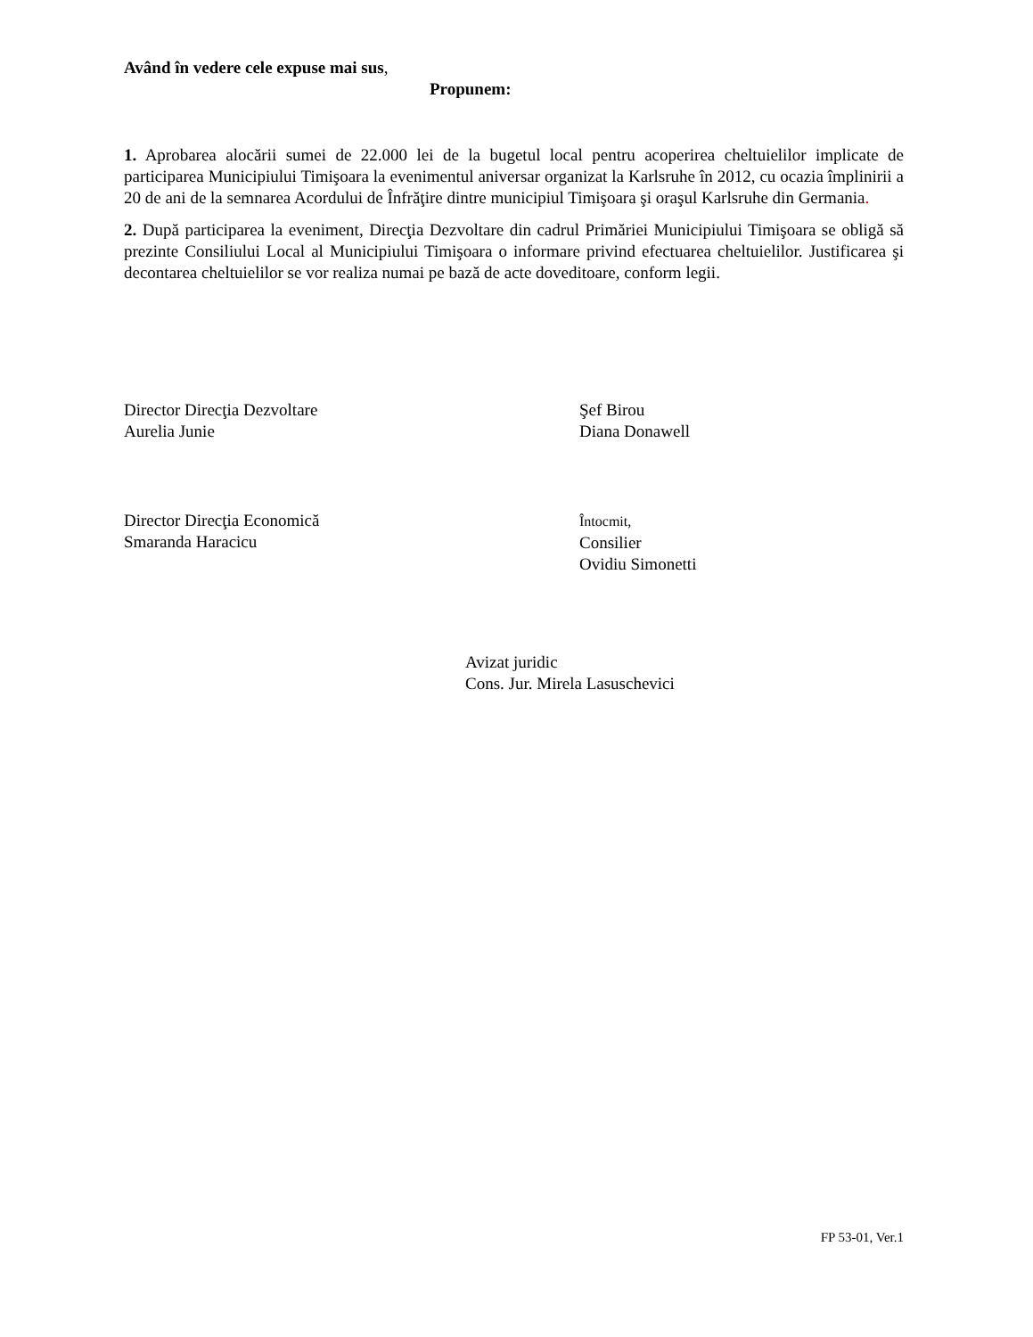Având în vedere cele expuse mai sus,
Propunem:
1. Aprobarea alocării sumei de 22.000 lei de la bugetul local pentru acoperirea cheltuielilor implicate de participarea Municipiului Timişoara la evenimentul aniversar organizat la Karlsruhe în 2012, cu ocazia împlinirii a 20 de ani de la semnarea Acordului de Înfrăţire dintre municipiul Timişoara şi oraşul Karlsruhe din Germania.
2. După participarea la eveniment, Direcţia Dezvoltare din cadrul Primăriei Municipiului Timişoara se obligă să prezinte Consiliului Local al Municipiului Timişoara o informare privind efectuarea cheltuielilor. Justificarea şi decontarea cheltuielilor se vor realiza numai pe bază de acte doveditoare, conform legii.
Director Direcţia Dezvoltare
Aurelia Junie
Şef Birou
Diana Donawell
Director Direcţia Economică
Smaranda Haracicu
Întocmit,
Consilier
Ovidiu Simonetti
Avizat juridic
Cons. Jur. Mirela Lasuschevici
FP 53-01, Ver.1